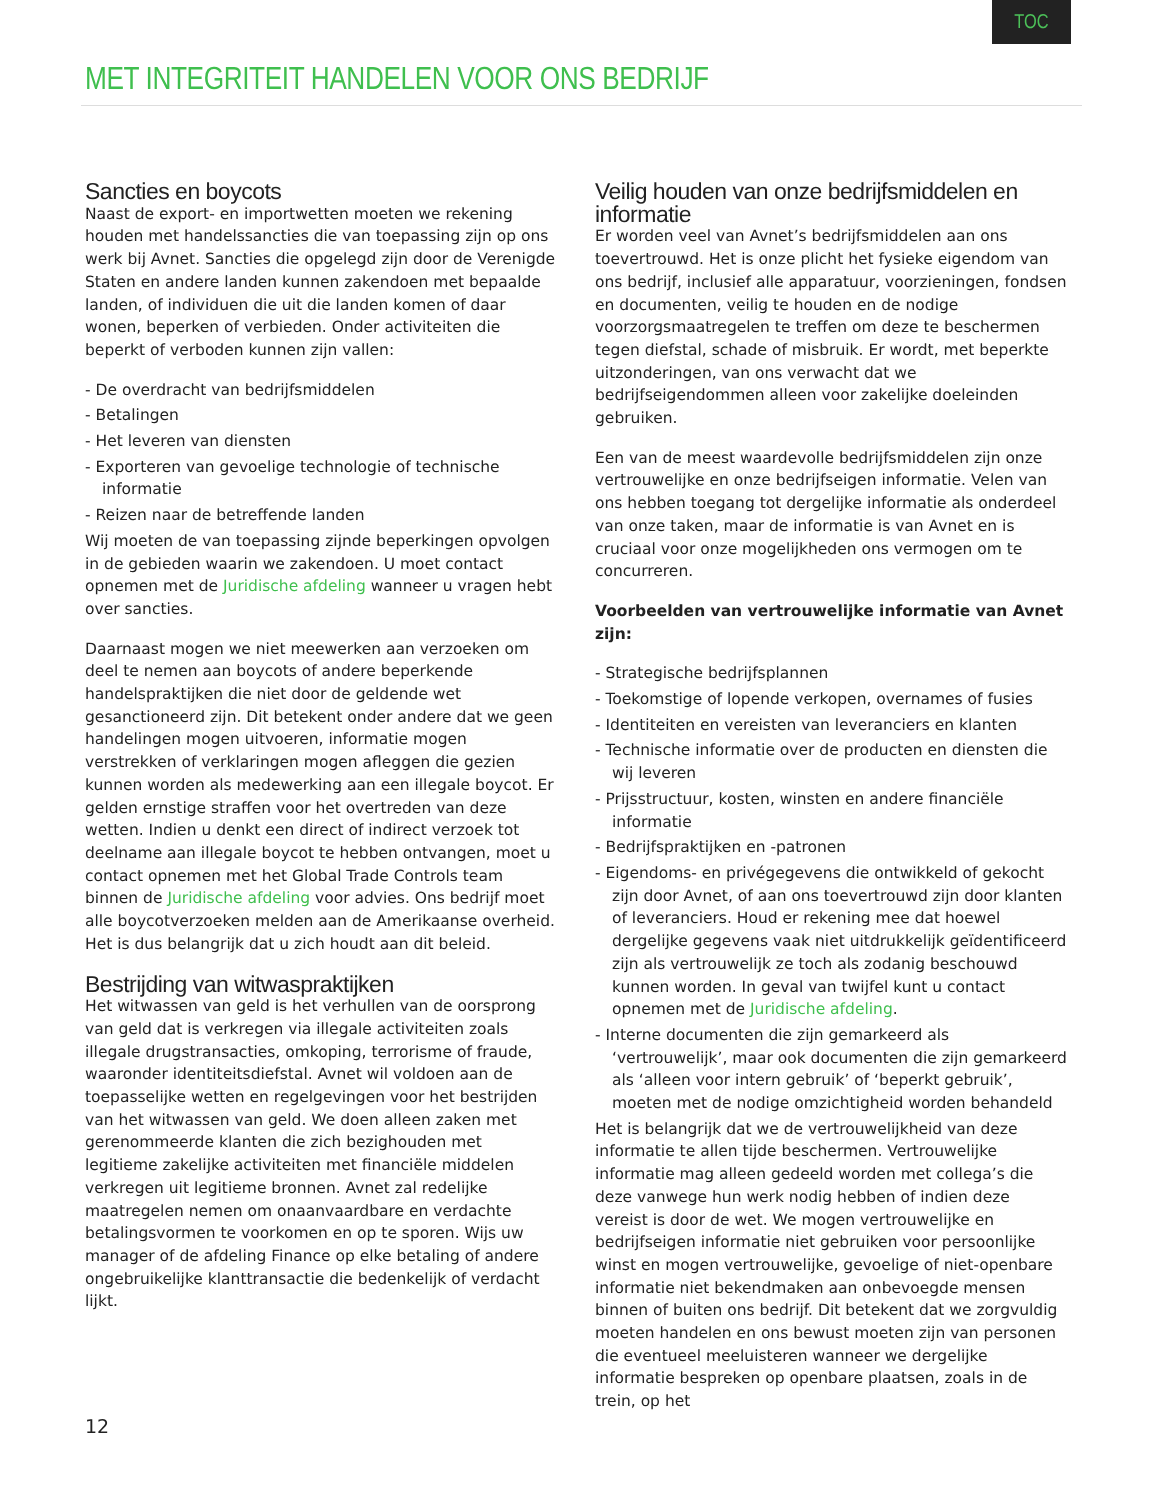TOC
MET INTEGRITEIT HANDELEN VOOR ONS BEDRIJF
Sancties en boycots
Naast de export- en importwetten moeten we rekening houden met handelssancties die van toepassing zijn op ons werk bij Avnet. Sancties die opgelegd zijn door de Verenigde Staten en andere landen kunnen zakendoen met bepaalde landen, of individuen die uit die landen komen of daar wonen, beperken of verbieden. Onder activiteiten die beperkt of verboden kunnen zijn vallen:
- De overdracht van bedrijfsmiddelen
- Betalingen
- Het leveren van diensten
- Exporteren van gevoelige technologie of technische informatie
- Reizen naar de betreffende landen
Wij moeten de van toepassing zijnde beperkingen opvolgen in de gebieden waarin we zakendoen. U moet contact opnemen met de Juridische afdeling wanneer u vragen hebt over sancties.
Daarnaast mogen we niet meewerken aan verzoeken om deel te nemen aan boycots of andere beperkende handelspraktijken die niet door de geldende wet gesanctioneerd zijn. Dit betekent onder andere dat we geen handelingen mogen uitvoeren, informatie mogen verstrekken of verklaringen mogen afleggen die gezien kunnen worden als medewerking aan een illegale boycot. Er gelden ernstige straffen voor het overtreden van deze wetten. Indien u denkt een direct of indirect verzoek tot deelname aan illegale boycot te hebben ontvangen, moet u contact opnemen met het Global Trade Controls team binnen de Juridische afdeling voor advies. Ons bedrijf moet alle boycotverzoeken melden aan de Amerikaanse overheid. Het is dus belangrijk dat u zich houdt aan dit beleid.
Bestrijding van witwaspraktijken
Het witwassen van geld is het verhullen van de oorsprong van geld dat is verkregen via illegale activiteiten zoals illegale drugstransacties, omkoping, terrorisme of fraude, waaronder identiteitsdiefstal. Avnet wil voldoen aan de toepasselijke wetten en regelgevingen voor het bestrijden van het witwassen van geld. We doen alleen zaken met gerenommeerde klanten die zich bezighouden met legitieme zakelijke activiteiten met financiële middelen verkregen uit legitieme bronnen. Avnet zal redelijke maatregelen nemen om onaanvaardbare en verdachte betalingsvormen te voorkomen en op te sporen. Wijs uw manager of de afdeling Finance op elke betaling of andere ongebruikelijke klanttransactie die bedenkelijk of verdacht lijkt.
Veilig houden van onze bedrijfsmiddelen en informatie
Er worden veel van Avnet’s bedrijfsmiddelen aan ons toevertrouwd. Het is onze plicht het fysieke eigendom van ons bedrijf, inclusief alle apparatuur, voorzieningen, fondsen en documenten, veilig te houden en de nodige voorzorgsmaatregelen te treffen om deze te beschermen tegen diefstal, schade of misbruik. Er wordt, met beperkte uitzonderingen, van ons verwacht dat we bedrijfseigendommen alleen voor zakelijke doeleinden gebruiken.
Een van de meest waardevolle bedrijfsmiddelen zijn onze vertrouwelijke en onze bedrijfseigen informatie. Velen van ons hebben toegang tot dergelijke informatie als onderdeel van onze taken, maar de informatie is van Avnet en is cruciaal voor onze mogelijkheden ons vermogen om te concurreren.
Voorbeelden van vertrouwelijke informatie van Avnet zijn:
- Strategische bedrijfsplannen
- Toekomstige of lopende verkopen, overnames of fusies
- Identiteiten en vereisten van leveranciers en klanten
- Technische informatie over de producten en diensten die wij leveren
- Prijsstructuur, kosten, winsten en andere financiële informatie
- Bedrijfspraktijken en -patronen
- Eigendoms- en privégegevens die ontwikkeld of gekocht zijn door Avnet, of aan ons toevertrouwd zijn door klanten of leveranciers. Houd er rekening mee dat hoewel dergelijke gegevens vaak niet uitdrukkelijk geïdentificeerd zijn als vertrouwelijk ze toch als zodanig beschouwd kunnen worden. In geval van twijfel kunt u contact opnemen met de Juridische afdeling.
- Interne documenten die zijn gemarkeerd als ‘vertrouwelijk’, maar ook documenten die zijn gemarkeerd als ‘alleen voor intern gebruik’ of ‘beperkt gebruik’, moeten met de nodige omzichtigheid worden behandeld
Het is belangrijk dat we de vertrouwelijkheid van deze informatie te allen tijde beschermen. Vertrouwelijke informatie mag alleen gedeeld worden met collega’s die deze vanwege hun werk nodig hebben of indien deze vereist is door de wet. We mogen vertrouwelijke en bedrijfseigen informatie niet gebruiken voor persoonlijke winst en mogen vertrouwelijke, gevoelige of niet-openbare informatie niet bekendmaken aan onbevoegde mensen binnen of buiten ons bedrijf. Dit betekent dat we zorgvuldig moeten handelen en ons bewust moeten zijn van personen die eventueel meeluisteren wanneer we dergelijke informatie bespreken op openbare plaatsen, zoals in de trein, op het
12